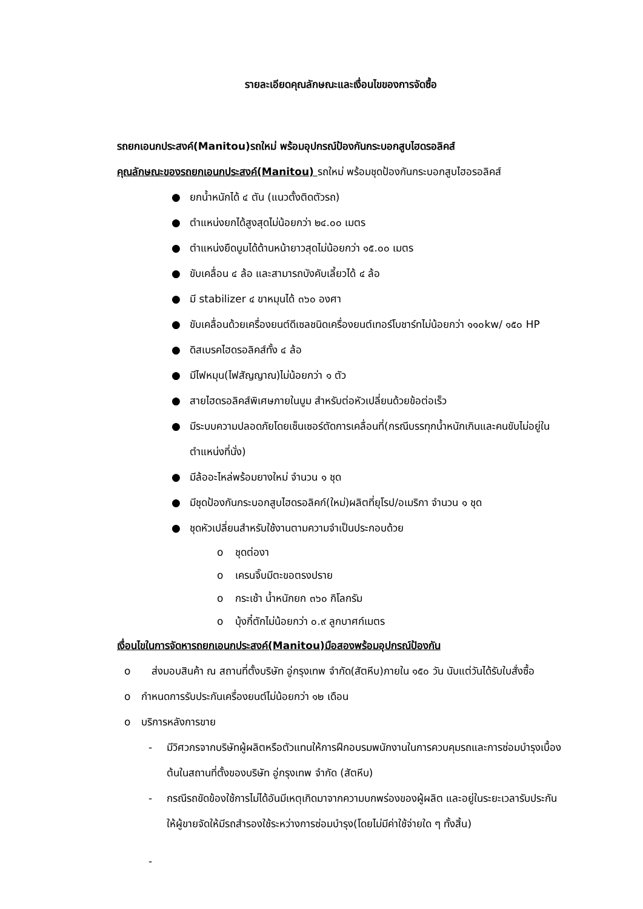รายละเอียดคุณลักษณะและเงื่อนไขของการจัดซื้อ
รถยกเอนกประสงค์(Manitou)รถใหม่ พร้อมอุปกรณ์ป้องกันกระบอกสูบไฮดรอลิคส์
คุณลักษณะของรถยกเอนกประสงค์(Manitou) รถใหม่ พร้อมชุดป้องกันกระบอกสูบไฮอรอลิคส์
● ยกน้ำหนักได้ ๔ ตัน (แนวตั้งติดตัวรถ)
● ตำแหน่งยกได้สูงสุดไม่น้อยกว่า ๒๔.๐๐ เมตร
● ตำแหน่งยืดบูมได้ด้านหน้ายาวสุดไม่น้อยกว่า ๑๕.๐๐ เมตร
● ขับเคลื่อน ๔ ล้อ และสามารถบังคับเลี้ยวได้ ๔ ล้อ
● มี stabilizer ๔ ขาหมุนได้ ๓๖๐ องศา
● ขับเคลื่อนด้วยเครื่องยนต์ดีเซลชนิดเครื่องยนต์เทอร์โบชาร์ทไม่น้อยกว่า ๑๑๐kw/ ๑๕๐ HP
● ดิสเบรคไฮดรอลิคส์ทั้ง ๔ ล้อ
● มีไฟหมุน(ไฟสัญญาณ)ไม่น้อยกว่า ๑ ตัว
● สายไฮดรอลิคส์พิเศษภายในบูม สำหรับต่อหัวเปลี่ยนด้วยข้อต่อเร็ว
● มีระบบความปลอดภัยโดยเซ็นเซอร์ตัดการเคลื่อนที่(กรณีบรรทุกน้ำหนักเกินและคนขับไม่อยู่ในตำแหน่งที่นั่ง)
● มีล้ออะไหล่พร้อมยางใหม่ จำนวน ๑ ชุด
● มีชุดป้องกันกระบอกสูบไฮดรอลิคก์(ใหม่)ผลิตที่ยุโรป/อเมริกา จำนวน ๑ ชุด
● ชุดหัวเปลี่ยนสำหรับใช้งานตามความจำเป็นประกอบด้วย
o ชุดต่องา
o เครนจิ๊บมีตะขอตรงปราย
o กระเช้า น้ำหนักยก ๓๖๐ กิโลกรัม
o บุ้งกี๋ตักไม่น้อยกว่า ๐.๙ ลูกบาศก์เมตร
เงื่อนไขในการจัดหารถยกเอนกประสงค์(Manitou)มือสองพร้อมอุปกรณ์ป้องกัน
o ส่งมอบสินค้า ณ สถานที่ตั้งบริษัท อู่กรุงเทพ จำกัด(สัตหีบ)ภายใน ๑๕๐ วัน นับแต่วันได้รับใบสั่งซื้อ
o กำหนดการรับประกันเครื่องยนต์ไม่น้อยกว่า ๑๒ เดือน
o บริการหลังการขาย
- มีวิศวกรจากบริษัทผู้ผลิตหรือตัวแทนให้การฝึกอบรมพนักงานในการควบคุมรถและการซ่อมบำรุงเบื้องต้นในสถานที่ตั้งของบริษัท อู่กรุงเทพ จำกัด (สัตหีบ)
- กรณีรถขัดข้องใช้การไม่ได้อันมีเหตุเกิดมาจากความบกพร่องของผู้ผลิต และอยู่ในระยะเวลารับประกัน ให้ผู้ขายจัดให้มีรถสำรองใช้ระหว่างการซ่อมบำรุง(โดยไม่มีค่าใช้จ่ายใด ๆ ทั้งสิ้น)
-